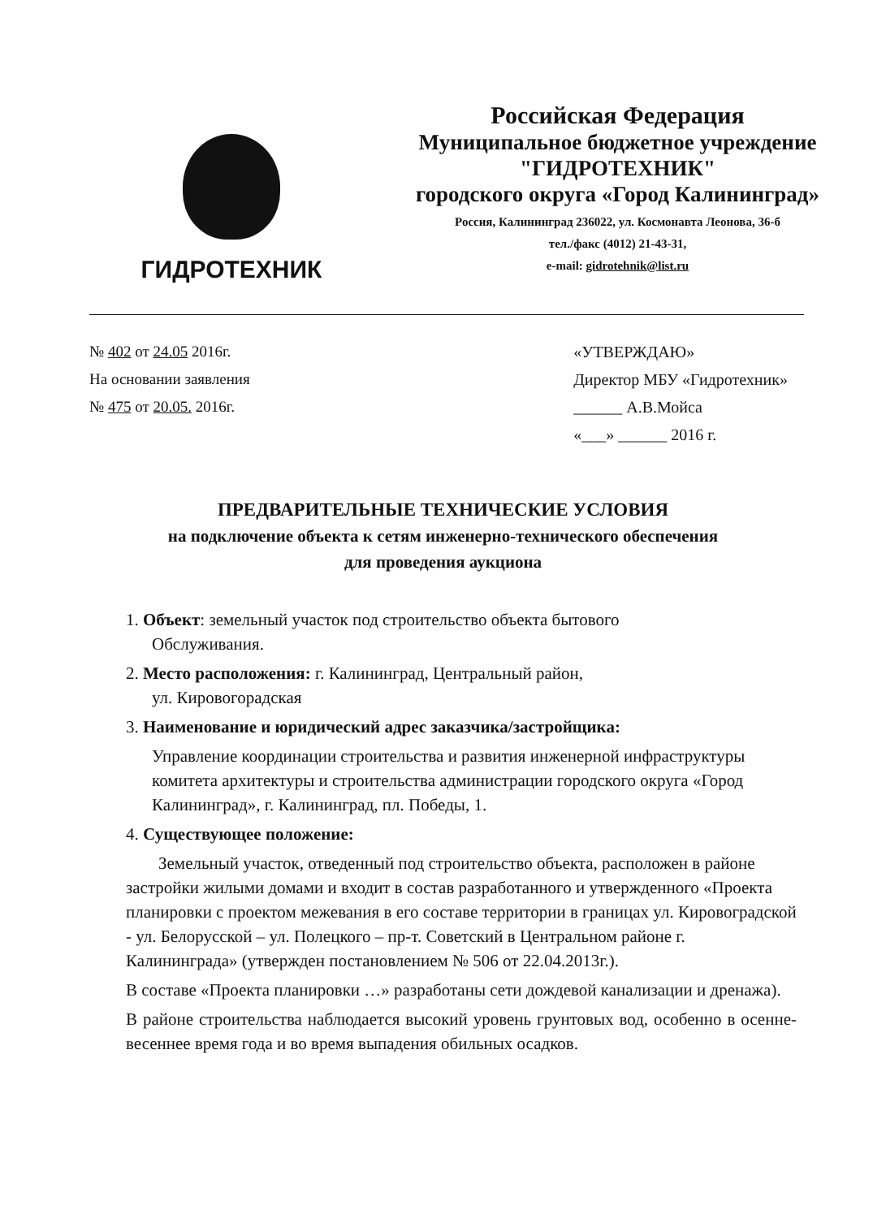ГИДРОТЕХНИК
Российская Федерация
Муниципальное бюджетное учреждение
"ГИДРОТЕХНИК"
городского округа «Город Калининград»
Россия, Калининград 236022, ул. Космонавта Леонова, 36-б
тел./факс (4012) 21-43-31,
e-mail: gidrotehnik@list.ru
№ 402 от 24.05 2016г.
На основании заявления
№ 475 от 20.05. 2016г.
«УТВЕРЖДАЮ»
Директор МБУ «Гидротехник»
______ А.В.Мойса
«___» ______ 2016 г.
ПРЕДВАРИТЕЛЬНЫЕ ТЕХНИЧЕСКИЕ УСЛОВИЯ
на подключение объекта к сетям инженерно-технического обеспечения
для проведения аукциона
1. Объект: земельный участок под строительство объекта бытового
Обслуживания.
2. Место расположения: г. Калининград, Центральный район,
ул. Кировогорадская
3. Наименование и юридический адрес заказчика/застройщика:
Управление координации строительства и развития инженерной инфраструктуры комитета архитектуры и строительства администрации городского округа «Город Калининград», г. Калининград, пл. Победы, 1.
4. Существующее положение:
Земельный участок, отведенный под строительство объекта, расположен в районе застройки жилыми домами и входит в состав разработанного и утвержденного «Проекта планировки с проектом межевания в его составе территории в границах ул. Кировоградской - ул. Белорусской – ул. Полецкого – пр-т. Советский в Центральном районе г. Калининграда» (утвержден постановлением № 506 от 22.04.2013г.).
В составе «Проекта планировки …» разработаны сети дождевой канализации и дренажа).
В районе строительства наблюдается высокий уровень грунтовых вод, особенно в осенне-весеннее время года и во время выпадения обильных осадков.